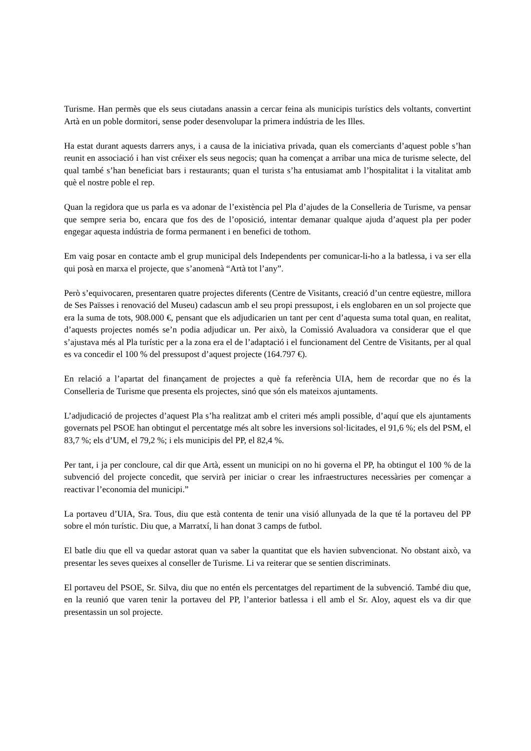Turisme. Han permès que els seus ciutadans anassin a cercar feina als municipis turístics dels voltants, convertint Artà en un poble dormitori, sense poder desenvolupar la primera indústria de les Illes.
Ha estat durant aquests darrers anys, i a causa de la iniciativa privada, quan els comerciants d’aquest poble s’han reunit en associació i han vist créixer els seus negocis; quan ha començat a arribar una mica de turisme selecte, del qual també s’han beneficiat bars i restaurants; quan el turista s’ha entusiamat amb l’hospitalitat i la vitalitat amb què el nostre poble el rep.
Quan la regidora que us parla es va adonar de l’existència pel Pla d’ajudes de la Conselleria de Turisme, va pensar que sempre seria bo, encara que fos des de l’oposició, intentar demanar qualque ajuda d’aquest pla per poder engegar aquesta indústria de forma permanent i en benefici de tothom.
Em vaig posar en contacte amb el grup municipal dels Independents per comunicar-li-ho a la batlessa, i va ser ella qui posà en marxa el projecte, que s’anomenà “Artà tot l’any”.
Però s’equivocaren, presentaren quatre projectes diferents (Centre de Visitants, creació d’un centre eqüestre, millora de Ses Païsses i renovació del Museu) cadascun amb el seu propi pressupost, i els englobaren en un sol projecte que era la suma de tots, 908.000 €, pensant que els adjudicarien un tant per cent d’aquesta suma total quan, en realitat, d’aquests projectes només se’n podia adjudicar un. Per això, la Comissió Avaluadora va considerar que el que s’ajustava més al Pla turístic per a la zona era el de l’adaptació i el funcionament del Centre de Visitants, per al qual es va concedir el 100 % del pressupost d’aquest projecte (164.797 €).
En relació a l’apartat del finançament de projectes a què fa referència UIA, hem de recordar que no és la Conselleria de Turisme que presenta els projectes, sinó que són els mateixos ajuntaments.
L’adjudicació de projectes d’aquest Pla s’ha realitzat amb el criteri més ampli possible, d’aquí que els ajuntaments governats pel PSOE han obtingut el percentatge més alt sobre les inversions sol·licitades, el 91,6 %; els del PSM, el 83,7 %; els d’UM, el 79,2 %; i els municipis del PP, el 82,4 %.
Per tant, i ja per concloure, cal dir que Artà, essent un municipi on no hi governa el PP, ha obtingut el 100 % de la subvenció del projecte concedit, que servirà per iniciar o crear les infraestructures necessàries per començar a reactivar l’economia del municipi.”
La portaveu d’UIA, Sra. Tous, diu que està contenta de tenir una visió allunyada de la que té la portaveu del PP sobre el món turístic. Diu que, a Marratxí, li han donat 3 camps de futbol.
El batle diu que ell va quedar astorat quan va saber la quantitat que els havien subvencionat. No obstant això, va presentar les seves queixes al conseller de Turisme. Li va reiterar que se sentien discriminats.
El portaveu del PSOE, Sr. Silva, diu que no entén els percentatges del repartiment de la subvenció. També diu que, en la reunió que varen tenir la portaveu del PP, l’anterior batlessa i ell amb el Sr. Aloy, aquest els va dir que presentassin un sol projecte.